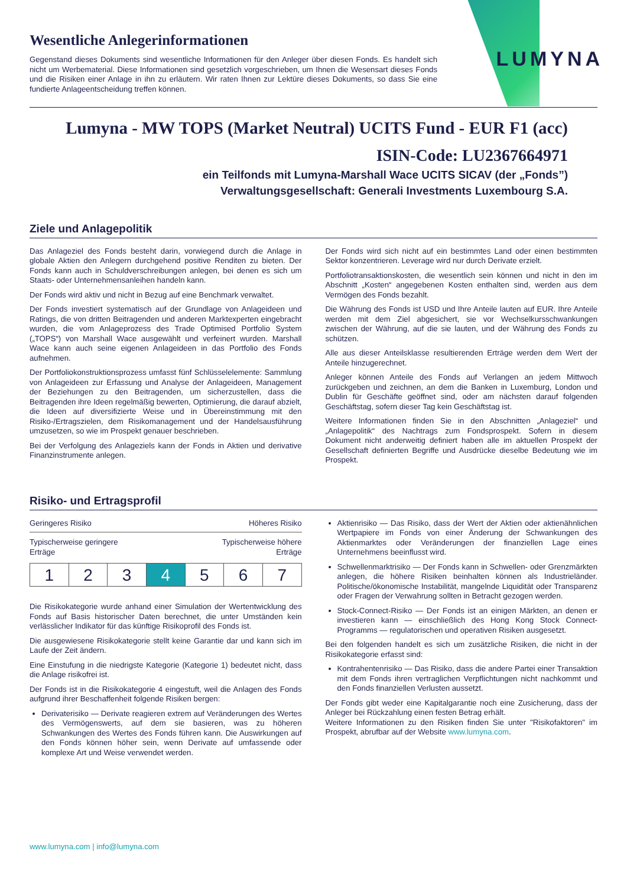LUMYNA
Wesentliche Anlegerinformationen
Gegenstand dieses Dokuments sind wesentliche Informationen für den Anleger über diesen Fonds. Es handelt sich nicht um Werbematerial. Diese Informationen sind gesetzlich vorgeschrieben, um Ihnen die Wesensart dieses Fonds und die Risiken einer Anlage in ihn zu erläutern. Wir raten Ihnen zur Lektüre dieses Dokuments, so dass Sie eine fundierte Anlageentscheidung treffen können.
Lumyna - MW TOPS (Market Neutral) UCITS Fund - EUR F1 (acc)
ISIN-Code: LU2367664971
ein Teilfonds mit Lumyna-Marshall Wace UCITS SICAV (der „Fonds”)
Verwaltungsgesellschaft: Generali Investments Luxembourg S.A.
Ziele und Anlagepolitik
Das Anlageziel des Fonds besteht darin, vorwiegend durch die Anlage in globale Aktien den Anlegern durchgehend positive Renditen zu bieten. Der Fonds kann auch in Schuldverschreibungen anlegen, bei denen es sich um Staats- oder Unternehmensanleihen handeln kann.
Der Fonds wird aktiv und nicht in Bezug auf eine Benchmark verwaltet.
Der Fonds investiert systematisch auf der Grundlage von Anlageideen und Ratings, die von dritten Beitragenden und anderen Marktexperten eingebracht wurden, die vom Anlageprozess des Trade Optimised Portfolio System („TOPS“) von Marshall Wace ausgewählt und verfeinert wurden. Marshall Wace kann auch seine eigenen Anlageideen in das Portfolio des Fonds aufnehmen.
Der Portfoliokonstruktionsprozess umfasst fünf Schlüsselelemente: Sammlung von Anlageideen zur Erfassung und Analyse der Anlageideen, Management der Beziehungen zu den Beitragenden, um sicherzustellen, dass die Beitragenden ihre Ideen regelmäßig bewerten, Optimierung, die darauf abzielt, die Ideen auf diversifizierte Weise und in Übereinstimmung mit den Risiko-/Ertragszielen, dem Risikomanagement und der Handelsausführung umzusetzen, so wie im Prospekt genauer beschrieben.
Bei der Verfolgung des Anlageziels kann der Fonds in Aktien und derivative Finanzinstrumente anlegen.
Der Fonds wird sich nicht auf ein bestimmtes Land oder einen bestimmten Sektor konzentrieren. Leverage wird nur durch Derivate erzielt.
Portfoliotransaktionskosten, die wesentlich sein können und nicht in den im Abschnitt „Kosten“ angegebenen Kosten enthalten sind, werden aus dem Vermögen des Fonds bezahlt.
Die Währung des Fonds ist USD und Ihre Anteile lauten auf EUR. Ihre Anteile werden mit dem Ziel abgesichert, sie vor Wechselkursschwankungen zwischen der Währung, auf die sie lauten, und der Währung des Fonds zu schützen.
Alle aus dieser Anteilsklasse resultierenden Erträge werden dem Wert der Anteile hinzugerechnet.
Anleger können Anteile des Fonds auf Verlangen an jedem Mittwoch zurückgeben und zeichnen, an dem die Banken in Luxemburg, London und Dublin für Geschäfte geöffnet sind, oder am nächsten darauf folgenden Geschäftstag, sofern dieser Tag kein Geschäftstag ist.
Weitere Informationen finden Sie in den Abschnitten „Anlageziel“ und „Anlagepolitik“ des Nachtrags zum Fondsprospekt. Sofern in diesem Dokument nicht anderweitig definiert haben alle im aktuellen Prospekt der Gesellschaft definierten Begriffe und Ausdrücke dieselbe Bedeutung wie im Prospekt.
Risiko- und Ertragsprofil
Geringeres Risiko Höheres Risiko
Typischerweise geringere
Erträge Typischerweise höhere
Erträge
| 1 | 2 | 3 | 4 | 5 | 6 | 7 |
Die Risikokategorie wurde anhand einer Simulation der Wertentwicklung des Fonds auf Basis historischer Daten berechnet, die unter Umständen kein verlässlicher Indikator für das künftige Risikoprofil des Fonds ist.
Die ausgewiesene Risikokategorie stellt keine Garantie dar und kann sich im Laufe der Zeit ändern.
Eine Einstufung in die niedrigste Kategorie (Kategorie 1) bedeutet nicht, dass die Anlage risikofrei ist.
Der Fonds ist in die Risikokategorie 4 eingestuft, weil die Anlagen des Fonds aufgrund ihrer Beschaffenheit folgende Risiken bergen:
Derivaterisiko — Derivate reagieren extrem auf Veränderungen des Wertes des Vermögenswerts, auf dem sie basieren, was zu höheren Schwankungen des Wertes des Fonds führen kann. Die Auswirkungen auf den Fonds können höher sein, wenn Derivate auf umfassende oder komplexe Art und Weise verwendet werden.
Aktienrisiko — Das Risiko, dass der Wert der Aktien oder aktienähnlichen Wertpapiere im Fonds von einer Änderung der Schwankungen des Aktienmarktes oder Veränderungen der finanziellen Lage eines Unternehmens beeinflusst wird.
Schwellenmarktrisiko — Der Fonds kann in Schwellen- oder Grenzmärkten anlegen, die höhere Risiken beinhalten können als Industrieländer. Politische/ökonomische Instabilität, mangelnde Liquidität oder Transparenz oder Fragen der Verwahrung sollten in Betracht gezogen werden.
Stock-Connect-Risiko — Der Fonds ist an einigen Märkten, an denen er investieren kann — einschließlich des Hong Kong Stock Connect-Programms — regulatorischen und operativen Risiken ausgesetzt.
Bei den folgenden handelt es sich um zusätzliche Risiken, die nicht in der Risikokategorie erfasst sind:
Kontrahentenrisiko — Das Risiko, dass die andere Partei einer Transaktion mit dem Fonds ihren vertraglichen Verpflichtungen nicht nachkommt und den Fonds finanziellen Verlusten aussetzt.
Der Fonds gibt weder eine Kapitalgarantie noch eine Zusicherung, dass der Anleger bei Rückzahlung einen festen Betrag erhält.
Weitere Informationen zu den Risiken finden Sie unter "Risikofaktoren" im Prospekt, abrufbar auf der Website www.lumyna.com.
www.lumyna.com | info@lumyna.com